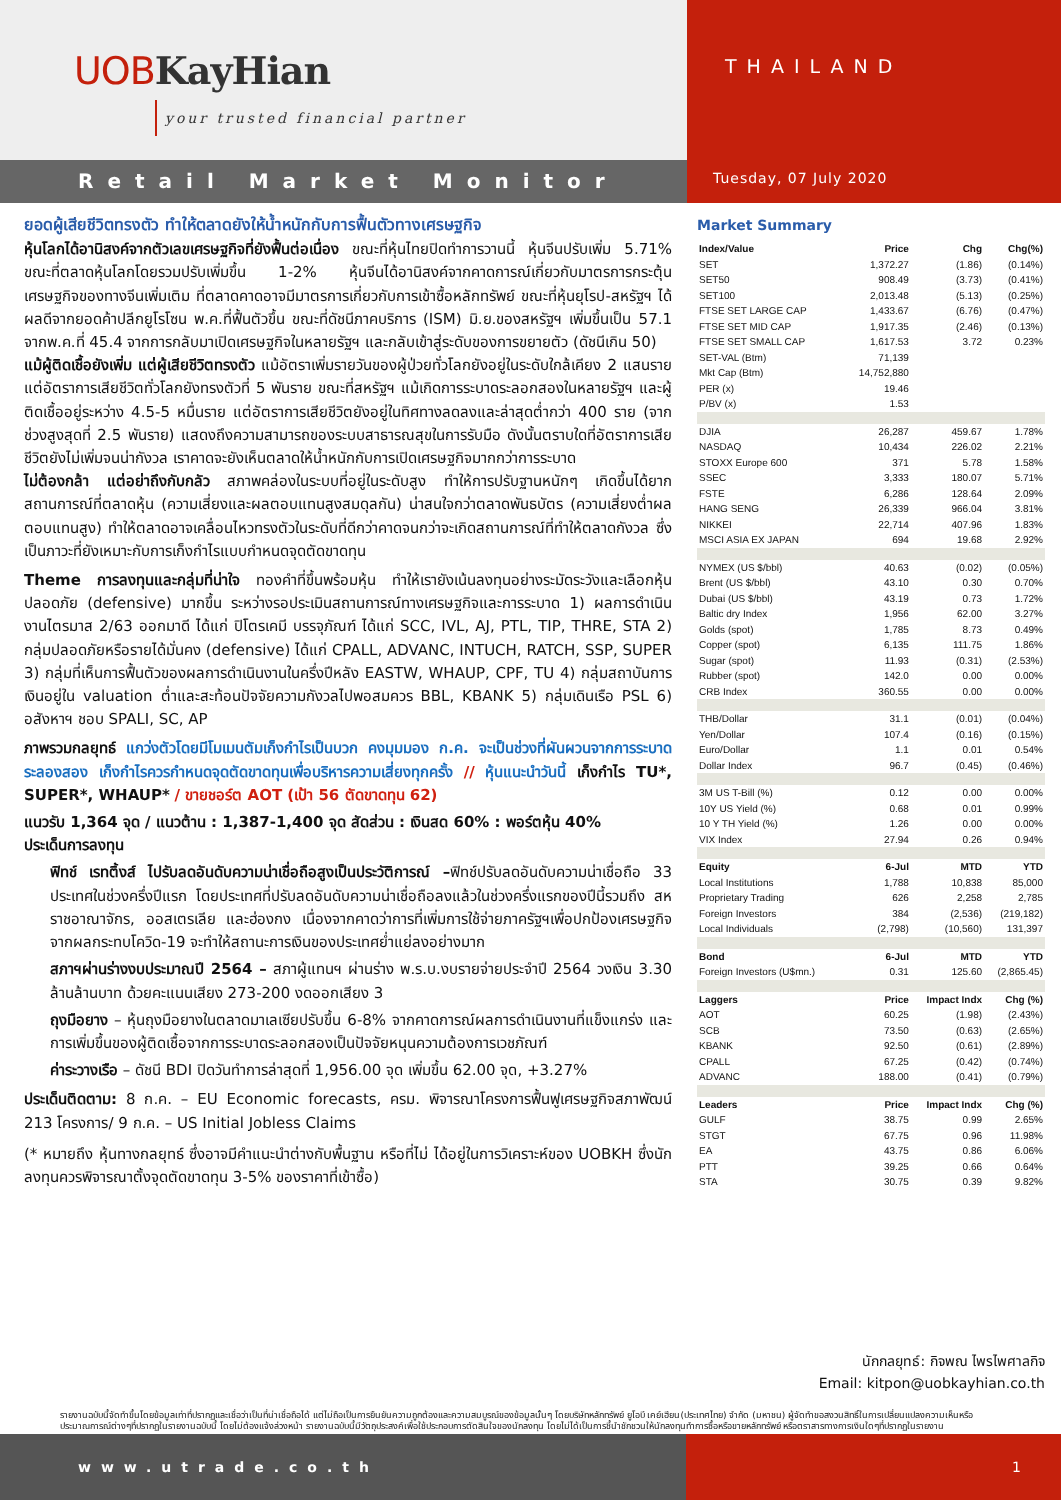UOB KayHian
your trusted financial partner
THAILAND
Tuesday, 07 July 2020
Retail Market Monitor
ยอดผู้เสียชีวิตทรงตัว ทำให้ตลาดยังให้น้ำหนักกับการฟื้นตัวทางเศรษฐกิจ
หุ้นโลกได้อานิสงค์จากตัวเลขเศรษฐกิจที่ยังฟื้นต่อเนื่อง ขณะที่หุ้นไทยปิดทำการวานนี้ หุ้นจีนปรับเพิ่ม 5.71% ขณะที่ตลาดหุ้นโลกโดยรวมปรับเพิ่มขึ้น 1-2% หุ้นจีนได้อานิสงค์จากคาดการณ์เกี่ยวกับมาตรการกระตุ้นเศรษฐกิจของทางจีนเพิ่มเติม ที่ตลาดคาดอาจมีมาตรการเกี่ยวกับการเข้าซื้อหลักทรัพย์ ขณะที่หุ้นยุโรป-สหรัฐฯ ได้ผลดีจากยอดค้าปลีกยูโรโซน พ.ค.ที่ฟื้นตัวขึ้น ขณะที่ดัชนีภาคบริการ (ISM) มิ.ย.ของสหรัฐฯ เพิ่มขึ้นเป็น 57.1 จากพ.ค.ที่ 45.4 จากการกลับมาเปิดเศรษฐกิจในหลายรัฐฯ และกลับเข้าสู่ระดับของการขยายตัว (ดัชนีเกิน 50)
แม้ผู้ติดเชื้อยังเพิ่ม แต่ผู้เสียชีวิตทรงตัว แม้อัตราเพิ่มรายวันของผู้ป่วยทั่วโลกยังอยู่ในระดับใกล้เคียง 2 แสนราย แต่อัตราการเสียชีวิตทั่วโลกยังทรงตัวที่ 5 พันราย ขณะที่สหรัฐฯ แม้เกิดการระบาดระลอกสองในหลายรัฐฯ และผู้ติดเชื้ออยู่ระหว่าง 4.5-5 หมื่นราย แต่อัตราการเสียชีวิตยังอยู่ในทิศทางลดลงและล่าสุดต่ำกว่า 400 ราย (จากช่วงสูงสุดที่ 2.5 พันราย) แสดงถึงความสามารถของระบบสาธารณสุขในการรับมือ ดังนั้นตราบใดที่อัตราการเสียชีวิตยังไม่เพิ่มจนน่ากังวล เราคาดจะยังเห็นตลาดให้น้ำหนักกับการเปิดเศรษฐกิจมากกว่าการระบาด
ไม่ต้องกล้า แต่อย่าถึงกับกลัว สภาพคล่องในระบบที่อยู่ในระดับสูง ทำให้การปรับฐานหนักๆ เกิดขึ้นได้ยาก สถานการณ์ที่ตลาดหุ้น (ความเสี่ยงและผลตอบแทนสูงสมดุลกัน) น่าสนใจกว่าตลาดพันธบัตร (ความเสี่ยงต่ำผลตอบแทนสูง) ทำให้ตลาดอาจเคลื่อนไหวทรงตัวในระดับที่ดีกว่าคาดจนกว่าจะเกิดสถานการณ์ที่ทำให้ตลาดกังวล ซึ่งเป็นภาวะที่ยังเหมาะกับการเก็งกำไรแบบกำหนดจุดตัดขาดทุน
Theme การลงทุนและกลุ่มที่น่าใจ ทองคำที่ขึ้นพร้อมหุ้น ทำให้เรายังเน้นลงทุนอย่างระมัดระวังและเลือกหุ้นปลอดภัย (defensive) มากขึ้น ระหว่างรอประเมินสถานการณ์ทางเศรษฐกิจและการระบาด 1) ผลการดำเนินงานไตรมาส 2/63 ออกมาดี ได้แก่ ปิโตรเคมี บรรจุภัณฑ์ ได้แก่ SCC, IVL, AJ, PTL, TIP, THRE, STA 2) กลุ่มปลอดภัยหรือรายได้มั่นคง (defensive) ได้แก่ CPALL, ADVANC, INTUCH, RATCH, SSP, SUPER 3) กลุ่มที่เห็นการฟื้นตัวของผลการดำเนินงานในครึ่งปีหลัง EASTW, WHAUP, CPF, TU 4) กลุ่มสถาบันการเงินอยู่ใน valuation ต่ำและสะท้อนปัจจัยความกังวลไปพอสมควร BBL, KBANK 5) กลุ่มเดินเรือ PSL 6) อสังหาฯ ชอบ SPALI, SC, AP
ภาพรวมกลยุทธ์ แกว่งตัวโดยมีโมเมนตัมเก็งกำไรเป็นบวก คงมุมมอง ก.ค. จะเป็นช่วงที่ผันผวนจากการระบาดระลองสอง เก็งกำไรควรกำหนดจุดตัดขาดทุนเพื่อบริหารความเสี่ยงทุกครั้ง // หุ้นแนะนำวันนี้ เก็งกำไร TU*, SUPER*, WHAUP* / ขายชอร์ต AOT (เป้า 56 ตัดขาดทุน 62)
แนวรับ 1,364 จุด / แนวต้าน : 1,387-1,400 จุด สัดส่วน : เงินสด 60% : พอร์ตหุ้น 40%
ประเด็นการลงทุน
ฟิทช์ เรทติ้งส์ ไปรับลดอันดับความน่าเชื่อถือสูงเป็นประวัติการณ์ –ฟิทช์ปรับลดอันดับความน่าเชื่อถือ 33 ประเทศในช่วงครึ่งปีแรก โดยประเทศที่ปรับลดอันดับความน่าเชื่อถือลงแล้วในช่วงครึ่งแรกของปีนี้รวมถึง สหราชอาณาจักร, ออสเตรเลีย และฮ่องกง เนื่องจากคาดว่าการที่เพิ่มการใช้จ่ายภาครัฐฯเพื่อปกป้องเศรษฐกิจจากผลกระทบโควิด-19 จะทำให้สถานะการเงินของประเทศย่ำแย่ลงอย่างมาก
สภาฯผ่านร่างงบประมาณปี 2564 – สภาผู้แทนฯ ผ่านร่าง พ.ร.บ.งบรายจ่ายประจำปี 2564 วงเงิน 3.30 ล้านล้านบาท ด้วยคะแนนเสียง 273-200 งดออกเสียง 3
ถุงมือยาง – หุ้นถุงมือยางในตลาดมาเลเซียปรับขึ้น 6-8% จากคาดการณ์ผลการดำเนินงานที่แข็งแกร่ง และการเพิ่มขึ้นของผู้ติดเชื้อจากการระบาดระลอกสองเป็นปัจจัยหนุนความต้องการเวชภัณฑ์
ค่าระวางเรือ – ดัชนี BDI ปิดวันทำการล่าสุดที่ 1,956.00 จุด เพิ่มขึ้น 62.00 จุด, +3.27%
ประเด็นติดตาม: 8 ก.ค. – EU Economic forecasts, ครม. พิจารณาโครงการฟื้นฟูเศรษฐกิจสภาพัฒน์ 213 โครงการ/ 9 ก.ค. – US Initial Jobless Claims
(* หมายถึง หุ้นทางกลยุทธ์ ซึ่งอาจมีคำแนะนำต่างกับพื้นฐาน หรือที่ไม่ ได้อยู่ในการวิเคราะห์ของ UOBKH ซึ่งนักลงทุนควรพิจารณาตั้งจุดตัดขาดทุน 3-5% ของราคาที่เข้าซื้อ)
Market Summary
| Index/Value | Price | Chg | Chg(%) |
| --- | --- | --- | --- |
| SET | 1,372.27 | (1.86) | (0.14%) |
| SET50 | 908.49 | (3.73) | (0.41%) |
| SET100 | 2,013.48 | (5.13) | (0.25%) |
| FTSE SET LARGE CAP | 1,433.67 | (6.76) | (0.47%) |
| FTSE SET MID CAP | 1,917.35 | (2.46) | (0.13%) |
| FTSE SET SMALL CAP | 1,617.53 | 3.72 | 0.23% |
| SET-VAL (Btm) | 71,139 | | |
| Mkt Cap (Btm) | 14,752,880 | | |
| PER (x) | 19.46 | | |
| P/BV (x) | 1.53 | | |
| DJIA | 26,287 | 459.67 | 1.78% |
| NASDAQ | 10,434 | 226.02 | 2.21% |
| STOXX Europe 600 | 371 | 5.78 | 1.58% |
| SSEC | 3,333 | 180.07 | 5.71% |
| FSTE | 6,286 | 128.64 | 2.09% |
| HANG SENG | 26,339 | 966.04 | 3.81% |
| NIKKEI | 22,714 | 407.96 | 1.83% |
| MSCI ASIA EX JAPAN | 694 | 19.68 | 2.92% |
| NYMEX (US $/bbl) | 40.63 | (0.02) | (0.05%) |
| Brent (US $/bbl) | 43.10 | 0.30 | 0.70% |
| Dubai (US $/bbl) | 43.19 | 0.73 | 1.72% |
| Baltic dry Index | 1,956 | 62.00 | 3.27% |
| Golds (spot) | 1,785 | 8.73 | 0.49% |
| Copper (spot) | 6,135 | 111.75 | 1.86% |
| Sugar (spot) | 11.93 | (0.31) | (2.53%) |
| Rubber (spot) | 142.0 | 0.00 | 0.00% |
| CRB Index | 360.55 | 0.00 | 0.00% |
| THB/Dollar | 31.1 | (0.01) | (0.04%) |
| Yen/Dollar | 107.4 | (0.16) | (0.15%) |
| Euro/Dollar | 1.1 | 0.01 | 0.54% |
| Dollar Index | 96.7 | (0.45) | (0.46%) |
| 3M US T-Bill (%) | 0.12 | 0.00 | 0.00% |
| 10Y US Yield (%) | 0.68 | 0.01 | 0.99% |
| 10 Y TH Yield (%) | 1.26 | 0.00 | 0.00% |
| VIX Index | 27.94 | 0.26 | 0.94% |
| Equity | 6-Jul | MTD | YTD |
| Local Institutions | 1,788 | 10,838 | 85,000 |
| Proprietary Trading | 626 | 2,258 | 2,785 |
| Foreign Investors | 384 | (2,536) | (219,182) |
| Local Individuals | (2,798) | (10,560) | 131,397 |
| Bond | 6-Jul | MTD | YTD |
| Foreign Investors (U$mn.) | 0.31 | 125.60 | (2,865.45) |
| Laggers | Price | Impact Indx | Chg (%) |
| AOT | 60.25 | (1.98) | (2.43%) |
| SCB | 73.50 | (0.63) | (2.65%) |
| KBANK | 92.50 | (0.61) | (2.89%) |
| CPALL | 67.25 | (0.42) | (0.74%) |
| ADVANC | 188.00 | (0.41) | (0.79%) |
| Leaders | Price | Impact Indx | Chg (%) |
| GULF | 38.75 | 0.99 | 2.65% |
| STGT | 67.75 | 0.96 | 11.98% |
| EA | 43.75 | 0.86 | 6.06% |
| PTT | 39.25 | 0.66 | 0.64% |
| STA | 30.75 | 0.39 | 9.82% |
นักกลยุทธ์: กิจพณ ไพรไพศาลกิจ
Email: kitpon@uobkayhian.co.th
รายงานฉบับนี้จัดทำขึ้นโดยข้อมูลเท่าที่ปรากฏและเชื่อว่าเป็นที่น่าเชื่อถือได้ แต่ไม่ถือเป็นการยืนยันความถูกต้องและความสมบูรณ์ของข้อมูลนั้นๆ โดยบริษัทหลักทรัพย์ ยูโอบี เคย์เฮียน(ประเทศไทย) จำกัด (มหาชน) ผู้จัดทำขอสงวนสิทธิ์ในการเปลี่ยนแปลงความเห็นหรือประมาณการณ์ต่างๆที่ปรากฏในรายงานฉบับนี้ โดยไม่ต้องแจ้งล่วงหน้า รายงานฉบับนี้มีวัตถุประสงค์เพื่อใช้ประกอบการตัดสินใจของนักลงทุน โดยไม่ได้เป็นการชี้นำชักชวนให้นักลงทุนทำการซื้อหรือขายหลักทรัพย์ หรือตราสารทางการเงินใดๆที่ปรากฏในรายงาน
www.utrade.co.th 1